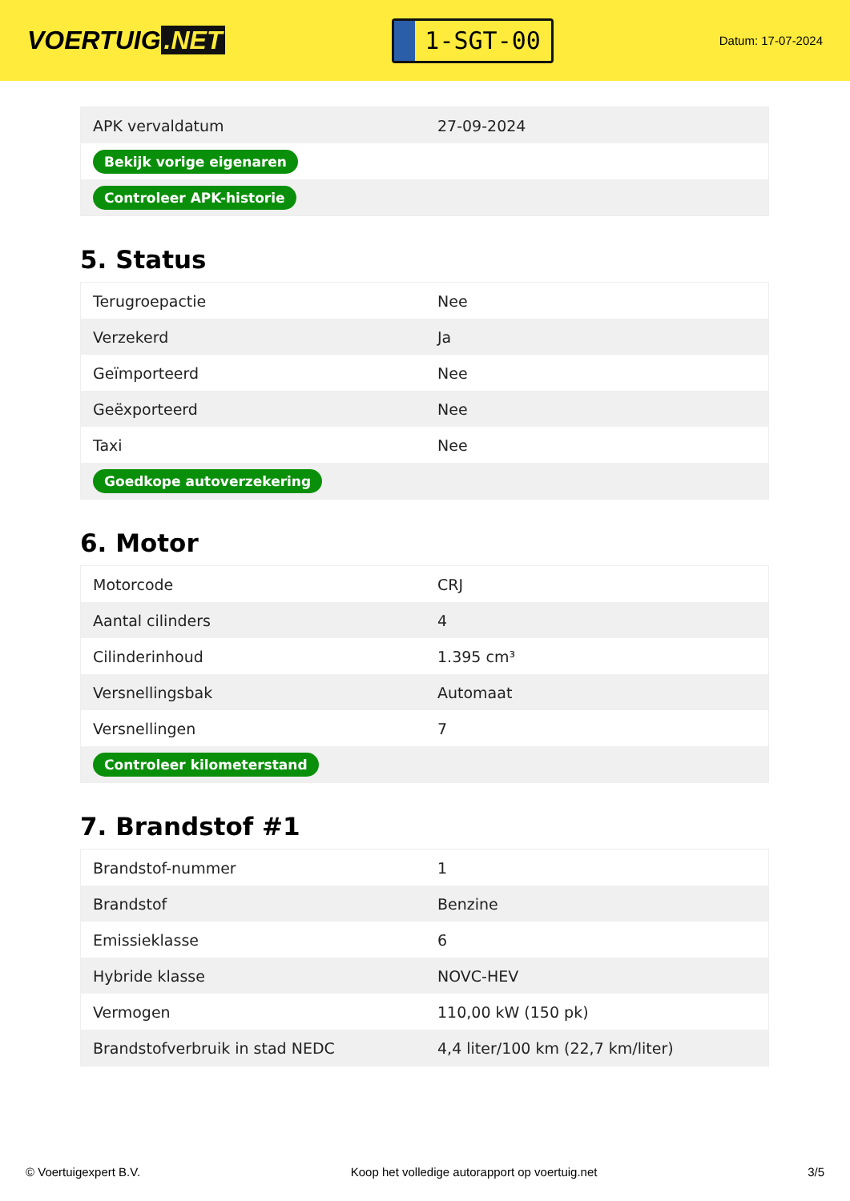VOERTUIG.NET
1-SGT-00
Datum: 17-07-2024
| APK vervaldatum | 27-09-2024 |
| Bekijk vorige eigenaren | |
| Controleer APK-historie | |
5. Status
| Terugroepactie | Nee |
| Verzekerd | Ja |
| Geïmporteerd | Nee |
| Geëxporteerd | Nee |
| Taxi | Nee |
| Goedkope autoverzekering | |
6. Motor
| Motorcode | CRJ |
| Aantal cilinders | 4 |
| Cilinderinhoud | 1.395 cm³ |
| Versnellingsbak | Automaat |
| Versnellingen | 7 |
| Controleer kilometerstand | |
7. Brandstof #1
| Brandstof-nummer | 1 |
| Brandstof | Benzine |
| Emissieklasse | 6 |
| Hybride klasse | NOVC-HEV |
| Vermogen | 110,00 kW (150 pk) |
| Brandstofverbruik in stad NEDC | 4,4 liter/100 km (22,7 km/liter) |
© Voertuigexpert B.V. Koop het volledige autorapport op voertuig.net 3/5